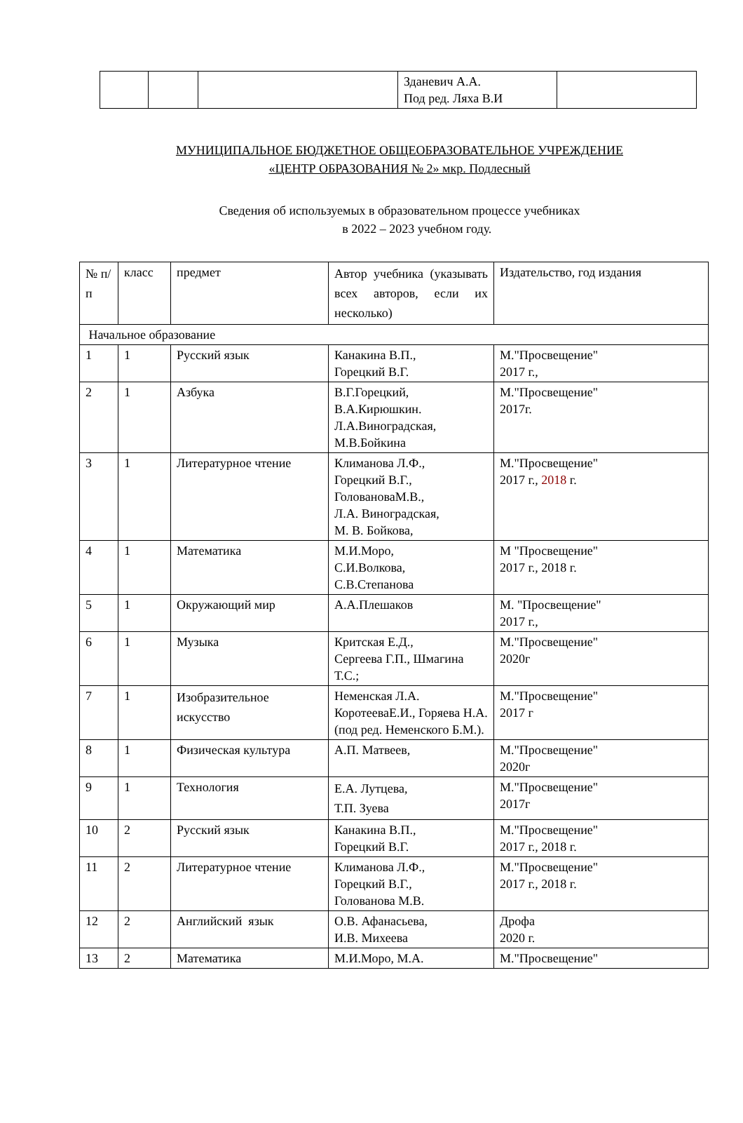| | | | Зданевич А.А. Под ред. Ляха В.И | |
МУНИЦИПАЛЬНОЕ БЮДЖЕТНОЕ ОБЩЕОБРАЗОВАТЕЛЬНОЕ УЧРЕЖДЕНИЕ
«ЦЕНТР ОБРАЗОВАНИЯ № 2» мкр. Подлесный
Сведения об используемых в образовательном процессе учебниках
в 2022 – 2023 учебном году.
| № п/п | класс | предмет | Автор учебника (указывать всех авторов, если их несколько) | Издательство, год издания |
| --- | --- | --- | --- | --- |
| Начальное образование | | | | |
| 1 | 1 | Русский язык | Канакина В.П., Горецкий В.Г. | М."Просвещение" 2017 г., |
| 2 | 1 | Азбука | В.Г.Горецкий, В.А.Кирюшкин. Л.А.Виноградская, М.В.Бойкина | М."Просвещение" 2017г. |
| 3 | 1 | Литературное чтение | Климанова Л.Ф., Горецкий В.Г., ГоловановаМ.В., Л.А. Виноградская, М. В. Бойкова, | М."Просвещение" 2017 г., 2018 г. |
| 4 | 1 | Математика | М.И.Моро, С.И.Волкова, С.В.Степанова | М "Просвещение" 2017 г., 2018 г. |
| 5 | 1 | Окружающий мир | А.А.Плешаков | М. "Просвещение" 2017 г., |
| 6 | 1 | Музыка | Критская Е.Д., Сергеева Г.П., Шмагина Т.С.; | М."Просвещение" 2020г |
| 7 | 1 | Изобразительное искусство | Неменская Л.А. КоротееваЕ.И., Горяева Н.А. (под ред. Неменского Б.М.). | М."Просвещение" 2017 г |
| 8 | 1 | Физическая культура | А.П. Матвеев, | М."Просвещение" 2020г |
| 9 | 1 | Технология | Е.А. Лутцева, Т.П. Зуева | М."Просвещение" 2017г |
| 10 | 2 | Русский язык | Канакина В.П., Горецкий В.Г. | М."Просвещение" 2017 г., 2018 г. |
| 11 | 2 | Литературное чтение | Климанова Л.Ф., Горецкий В.Г., Голованова М.В. | М."Просвещение" 2017 г., 2018 г. |
| 12 | 2 | Английский язык | О.В. Афанасьева, И.В. Михеева | Дрофа 2020 г. |
| 13 | 2 | Математика | М.И.Моро, М.А. | М."Просвещение" |